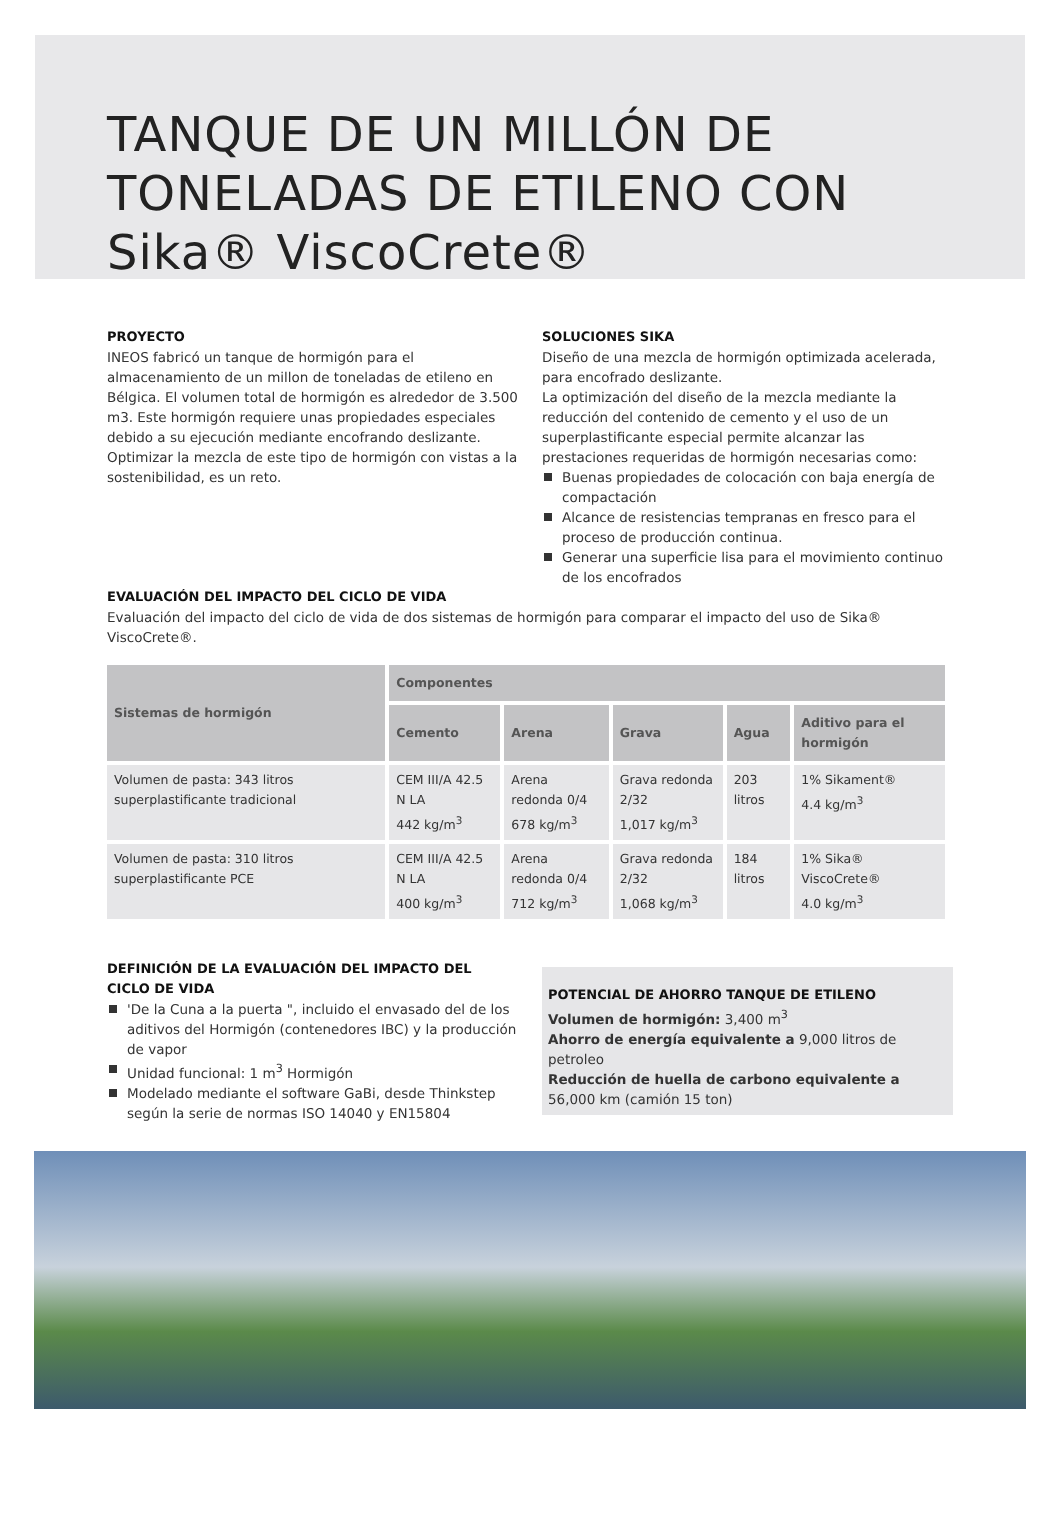TANQUE DE UN MILLÓN DE
TONELADAS DE ETILENO CON
Sika® ViscoCrete®
PROYECTO
INEOS fabricó un tanque de hormigón para el almacenamiento de un millon de toneladas de etileno en Bélgica. El volumen total de hormigón es alrededor de 3.500 m3. Este hormigón requiere unas propiedades especiales debido a su ejecución mediante encofrando deslizante. Optimizar la mezcla de este tipo de hormigón con vistas a la sostenibilidad, es un reto.
SOLUCIONES SIKA
Diseño de una mezcla de hormigón optimizada acelerada, para encofrado deslizante.
La optimización del diseño de la mezcla mediante la reducción del contenido de cemento y el uso de un superplastificante especial permite alcanzar las prestaciones requeridas de hormigón necesarias como:
Buenas propiedades de colocación con baja energía de compactación
Alcance de resistencias tempranas en fresco para el proceso de producción continua.
Generar una superficie lisa para el movimiento continuo de los encofrados
EVALUACIÓN DEL IMPACTO DEL CICLO DE VIDA
Evaluación del impacto del ciclo de vida de dos sistemas de hormigón para comparar el impacto del uso de Sika® ViscoCrete®.
| Sistemas de hormigón | Componentes | | | | |
| --- | --- | --- | --- | --- | --- |
| | Cemento | Arena | Grava | Agua | Aditivo para el hormigón |
| Volumen de pasta: 343 litros superplastificante tradicional | CEM III/A 42.5 N LA 442 kg/m<sup>3</sup> | Arena redonda 0/4 678 kg/m<sup>3</sup> | Grava redonda 2/32 1,017 kg/m<sup>3</sup> | 203 litros | 1% Sikament® 4.4 kg/m<sup>3</sup> |
| Volumen de pasta: 310 litros superplastificante PCE | CEM III/A 42.5 N LA 400 kg/m<sup>3</sup> | Arena redonda 0/4 712 kg/m<sup>3</sup> | Grava redonda 2/32 1,068 kg/m<sup>3</sup> | 184 litros | 1% Sika® ViscoCrete® 4.0 kg/m<sup>3</sup> |
DEFINICIÓN DE LA EVALUACIÓN DEL IMPACTO DEL CICLO DE VIDA
'De la Cuna a la puerta ", incluido el envasado del de los aditivos del Hormigón (contenedores IBC) y la producción de vapor
Unidad funcional: 1 m<sup>3</sup> Hormigón
Modelado mediante el software GaBi, desde Thinkstep según la serie de normas ISO 14040 y EN15804
POTENCIAL DE AHORRO TANQUE DE ETILENO
Volumen de hormigón: 3,400 m<sup>3</sup>
Ahorro de energía equivalente a 9,000 litros de petroleo
Reducción de huella de carbono equivalente a
56,000 km (camión 15 ton)